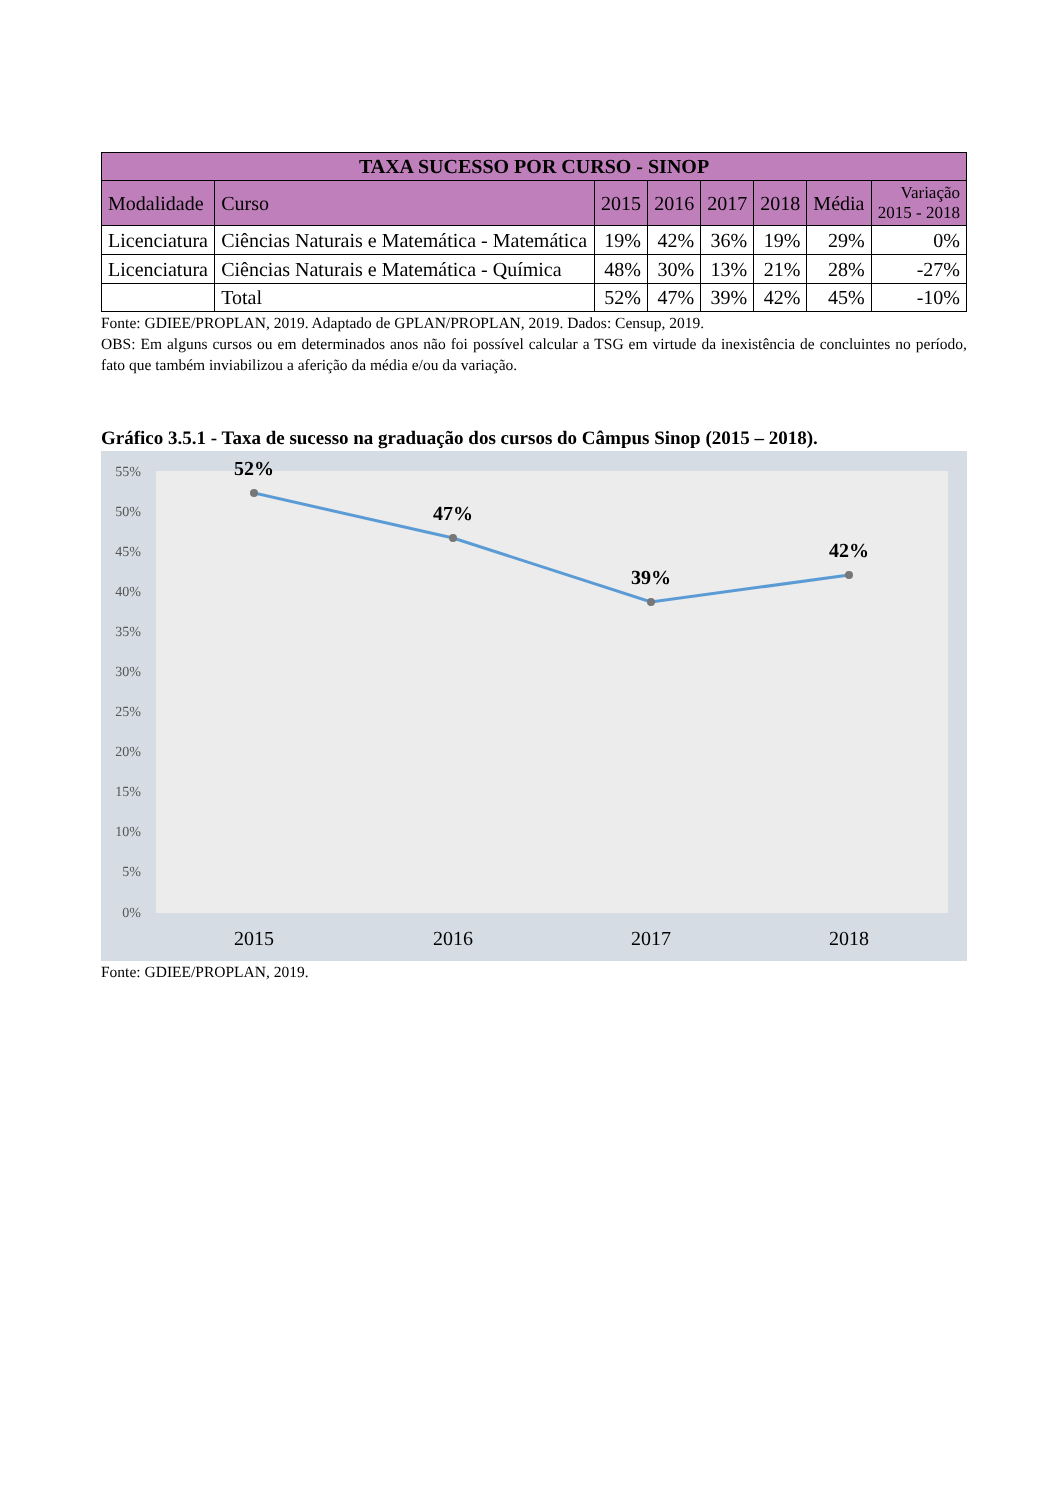| TAXA SUCESSO POR CURSO - SINOP | | | | | | | |
| --- | --- | --- | --- | --- | --- | --- | --- |
| Modalidade | Curso | 2015 | 2016 | 2017 | 2018 | Média | Variação 2015 - 2018 |
| Licenciatura | Ciências Naturais e Matemática - Matemática | 19% | 42% | 36% | 19% | 29% | 0% |
| Licenciatura | Ciências Naturais e Matemática - Química | 48% | 30% | 13% | 21% | 28% | -27% |
| | Total | 52% | 47% | 39% | 42% | 45% | -10% |
Fonte: GDIEE/PROPLAN, 2019. Adaptado de GPLAN/PROPLAN, 2019. Dados: Censup, 2019.
OBS: Em alguns cursos ou em determinados anos não foi possível calcular a TSG em virtude da inexistência de concluintes no período, fato que também inviabilizou a aferição da média e/ou da variação.
Gráfico 3.5.1 - Taxa de sucesso na graduação dos cursos do Câmpus Sinop (2015 – 2018).
55%
50%
45%
40%
35%
30%
25%
20%
15%
10%
5%
0%
52%
47%
39%
42%
2015
2016
2017
2018
Fonte: GDIEE/PROPLAN, 2019.